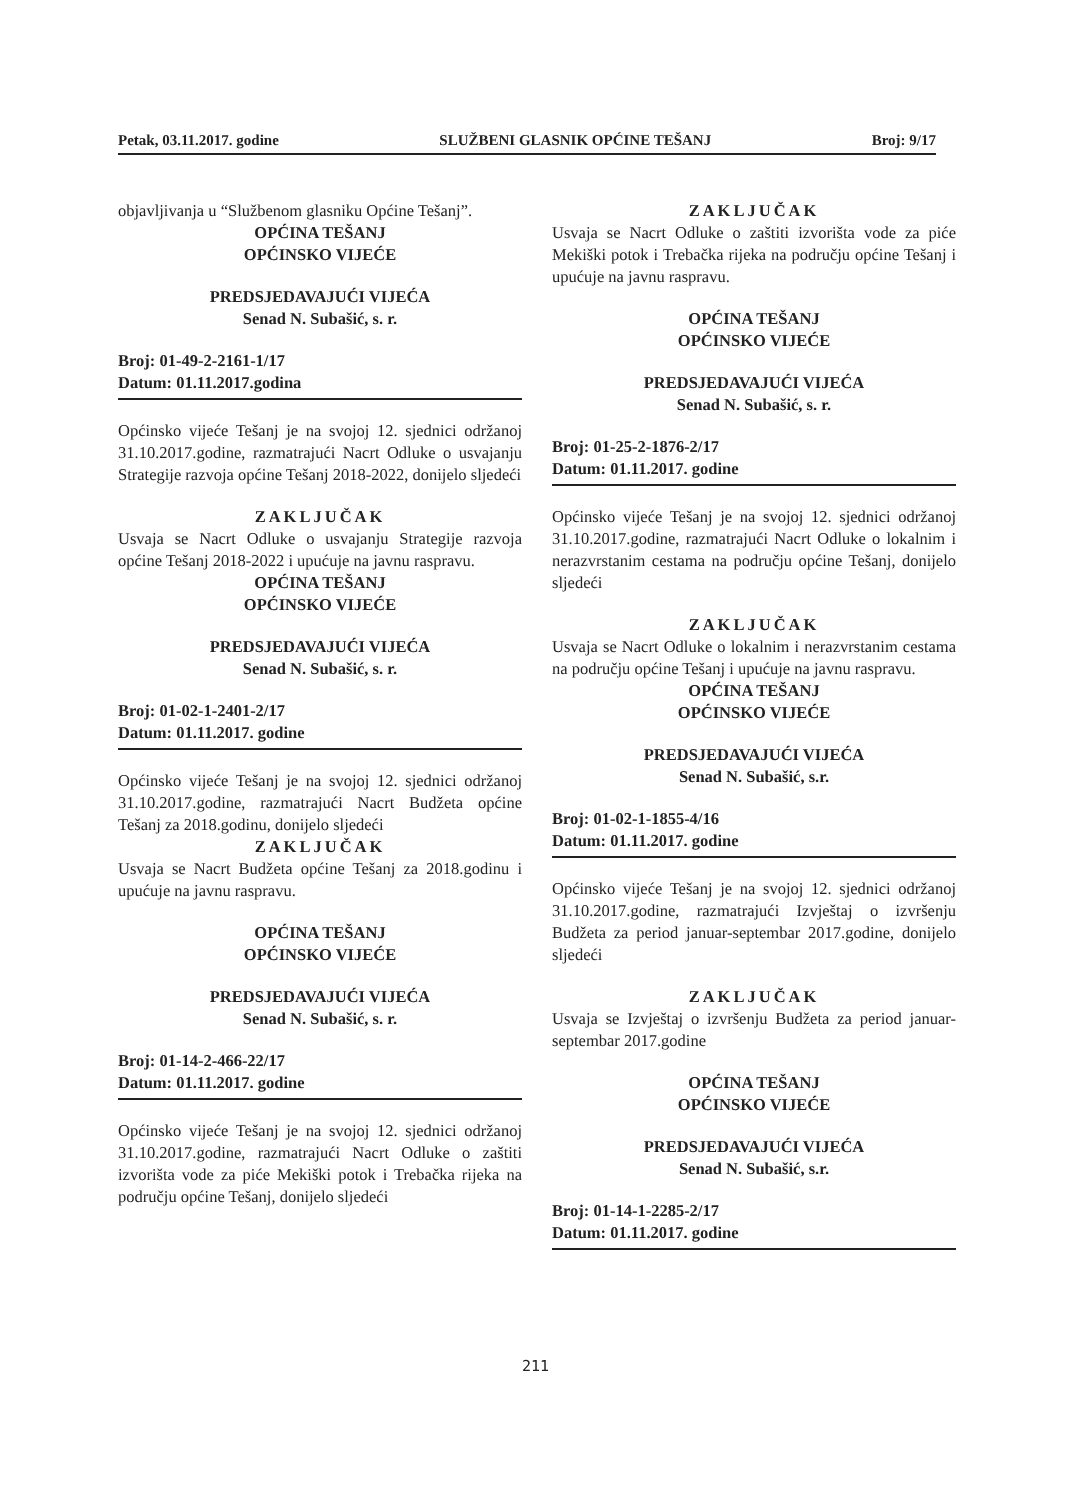Petak, 03.11.2017. godine SLUŽBENI GLASNIK OPĆINE TEŠANJ Broj: 9/17
objavljivanja u “Službenom glasniku Općine Tešanj”.
OPĆINA TEŠANJ
OPĆINSKO VIJEĆE
PREDSJEDAVAJUĆI VIJEĆA
Senad N. Subašić, s. r.
Broj: 01-49-2-2161-1/17
Datum: 01.11.2017.godina
Općinsko vijeće Tešanj je na svojoj 12. sjednici održanoj 31.10.2017.godine, razmatrajući Nacrt Odluke o usvajanju Strategije razvoja općine Tešanj 2018-2022, donijelo sljedeći
ZAKLJUČAK
Usvaja se Nacrt Odluke o usvajanju Strategije razvoja općine Tešanj 2018-2022 i upućuje na javnu raspravu.
OPĆINA TEŠANJ
OPĆINSKO VIJEĆE
PREDSJEDAVAJUĆI VIJEĆA
Senad N. Subašić, s. r.
Broj: 01-02-1-2401-2/17
Datum: 01.11.2017. godine
Općinsko vijeće Tešanj je na svojoj 12. sjednici održanoj 31.10.2017.godine, razmatrajući Nacrt Budžeta općine Tešanj za 2018.godinu, donijelo sljedeći
ZAKLJUČAK
Usvaja se Nacrt Budžeta općine Tešanj za 2018.godinu i upućuje na javnu raspravu.
OPĆINA TEŠANJ
OPĆINSKO VIJEĆE
PREDSJEDAVAJUĆI VIJEĆA
Senad N. Subašić, s. r.
Broj: 01-14-2-466-22/17
Datum: 01.11.2017. godine
Općinsko vijeće Tešanj je na svojoj 12. sjednici održanoj 31.10.2017.godine, razmatrajući Nacrt Odluke o zaštiti izvorišta vode za piće Mekiški potok i Trebačka rijeka na području općine Tešanj, donijelo sljedeći
ZAKLJUČAK
Usvaja se Nacrt Odluke o zaštiti izvorišta vode za piće Mekiški potok i Trebačka rijeka na području općine Tešanj i upućuje na javnu raspravu.
OPĆINA TEŠANJ
OPĆINSKO VIJEĆE
PREDSJEDAVAJUĆI VIJEĆA
Senad N. Subašić, s. r.
Broj: 01-25-2-1876-2/17
Datum: 01.11.2017. godine
Općinsko vijeće Tešanj je na svojoj 12. sjednici održanoj 31.10.2017.godine, razmatrajući Nacrt Odluke o lokalnim i nerazvrstanim cestama na području općine Tešanj, donijelo sljedeći
ZAKLJUČAK
Usvaja se Nacrt Odluke o lokalnim i nerazvrstanim cestama na području općine Tešanj i upućuje na javnu raspravu.
OPĆINA TEŠANJ
OPĆINSKO VIJEĆE
PREDSJEDAVAJUĆI VIJEĆA
Senad N. Subašić, s.r.
Broj: 01-02-1-1855-4/16
Datum: 01.11.2017. godine
Općinsko vijeće Tešanj je na svojoj 12. sjednici održanoj 31.10.2017.godine, razmatrajući Izvještaj o izvršenju Budžeta za period januar-septembar 2017.godine, donijelo sljedeći
ZAKLJUČAK
Usvaja se Izvještaj o izvršenju Budžeta za period januar-septembar 2017.godine
OPĆINA TEŠANJ
OPĆINSKO VIJEĆE
PREDSJEDAVAJUĆI VIJEĆA
Senad N. Subašić, s.r.
Broj: 01-14-1-2285-2/17
Datum: 01.11.2017. godine
211